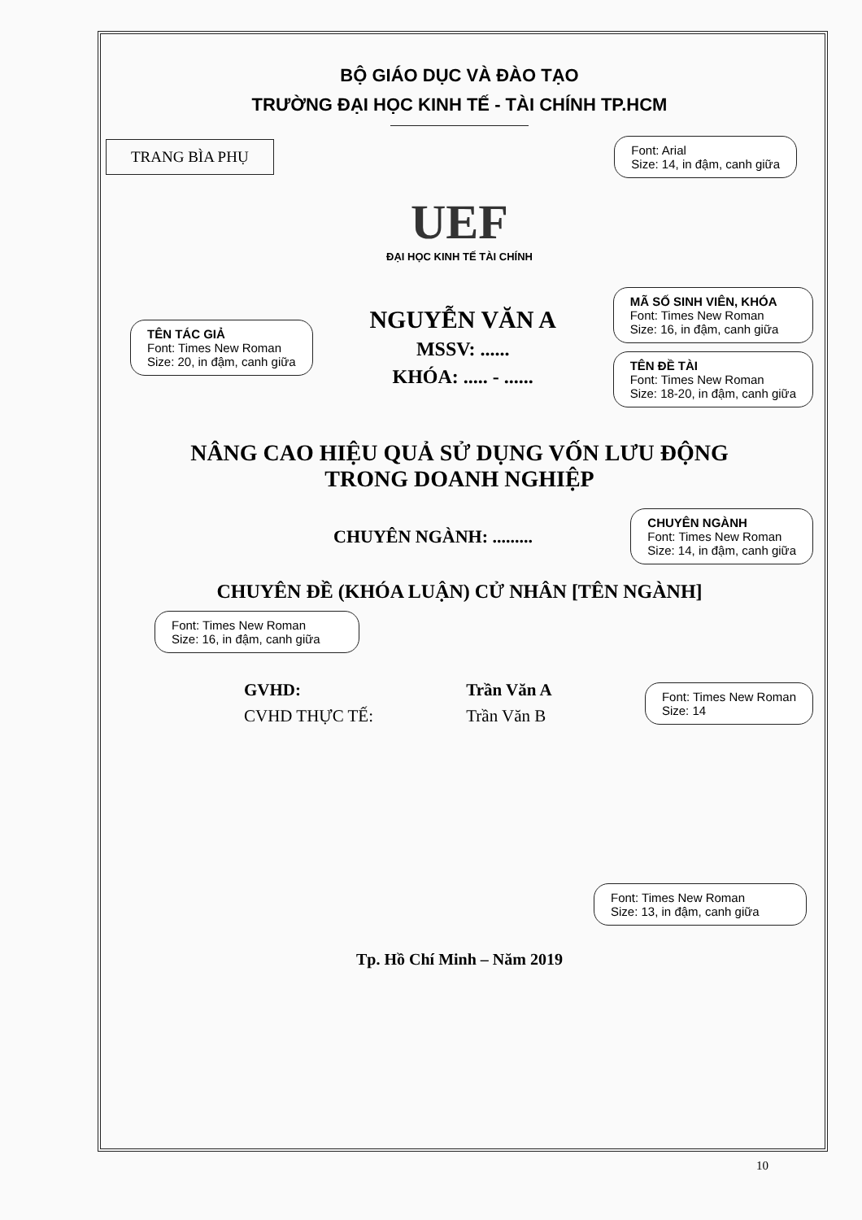BỘ GIÁO DỤC VÀ ĐÀO TẠO
TRƯỜNG ĐẠI HỌC KINH TẾ - TÀI CHÍNH TP.HCM
TRANG BÌA PHỤ
Font: Arial
Size: 14, in đậm, canh giữa
UEF
ĐẠI HỌC KINH TẾ TÀI CHÍNH
TÊN TÁC GIẢ
Font: Times New Roman
Size: 20, in đậm, canh giữa
NGUYỄN VĂN A
MSSV: ......
KHÓA: ..... - ......
MÃ SỐ SINH VIÊN, KHÓA
Font: Times New Roman
Size: 16, in đậm, canh giữa
TÊN ĐỀ TÀI
Font: Times New Roman
Size: 18-20, in đậm, canh giữa
NÂNG CAO HIỆU QUẢ SỬ DỤNG VỐN LƯU ĐỘNG
TRONG DOANH NGHIỆP
CHUYÊN NGÀNH: .........
CHUYÊN NGÀNH
Font: Times New Roman
Size: 14, in đậm, canh giữa
CHUYÊN ĐỀ (KHÓA LUẬN) CỬ NHÂN [TÊN NGÀNH]
Font: Times New Roman
Size: 16, in đậm, canh giữa
GVHD:
CVHD THỰC TẾ:
Trần Văn A
Trần Văn B
Font: Times New Roman
Size: 14
Font: Times New Roman
Size: 13, in đậm, canh giữa
Tp. Hồ Chí Minh – Năm 2019
10